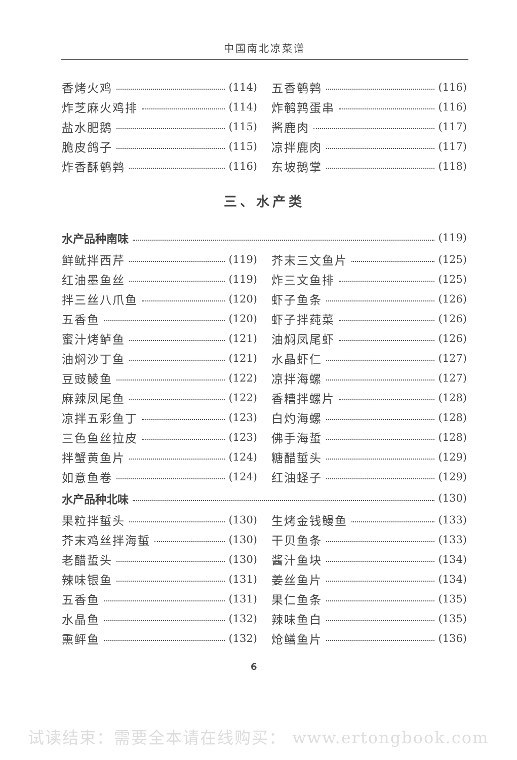中国南北凉菜谱
香烤火鸡 (114) 五香鹌鹑 (116)
炸芝麻火鸡排 (114) 炸鹌鹑蛋串 (116)
盐水肥鹅 (115) 酱鹿肉 (117)
脆皮鸽子 (115) 凉拌鹿肉 (117)
炸香酥鹌鹑 (116) 东坡鹅掌 (118)
三、水产类
水产品种南味 (119)
鲜鱿拌西芹 (119) 芥末三文鱼片 (125)
红油墨鱼丝 (119) 炸三文鱼排 (125)
拌三丝八爪鱼 (120) 虾子鱼条 (126)
五香鱼 (120) 虾子拌莼菜 (126)
蜜汁烤鲈鱼 (121) 油焖凤尾虾 (126)
油焖沙丁鱼 (121) 水晶虾仁 (127)
豆豉鲮鱼 (122) 凉拌海螺 (127)
麻辣凤尾鱼 (122) 香糟拌螺片 (128)
凉拌五彩鱼丁 (123) 白灼海螺 (128)
三色鱼丝拉皮 (123) 佛手海蜇 (128)
拌蟹黄鱼片 (124) 糖醋蜇头 (129)
如意鱼卷 (124) 红油蛏子 (129)
水产品种北味 (130)
果粒拌蜇头 (130) 生烤金钱鳗鱼 (133)
芥末鸡丝拌海蜇 (130) 干贝鱼条 (133)
老醋蜇头 (130) 酱汁鱼块 (134)
辣味银鱼 (131) 姜丝鱼片 (134)
五香鱼 (131) 果仁鱼条 (135)
水晶鱼 (132) 辣味鱼白 (135)
熏鲆鱼 (132) 炝鳝鱼片 (136)
6
试读结束：需要全本请在线购买： www.ertongbook.com